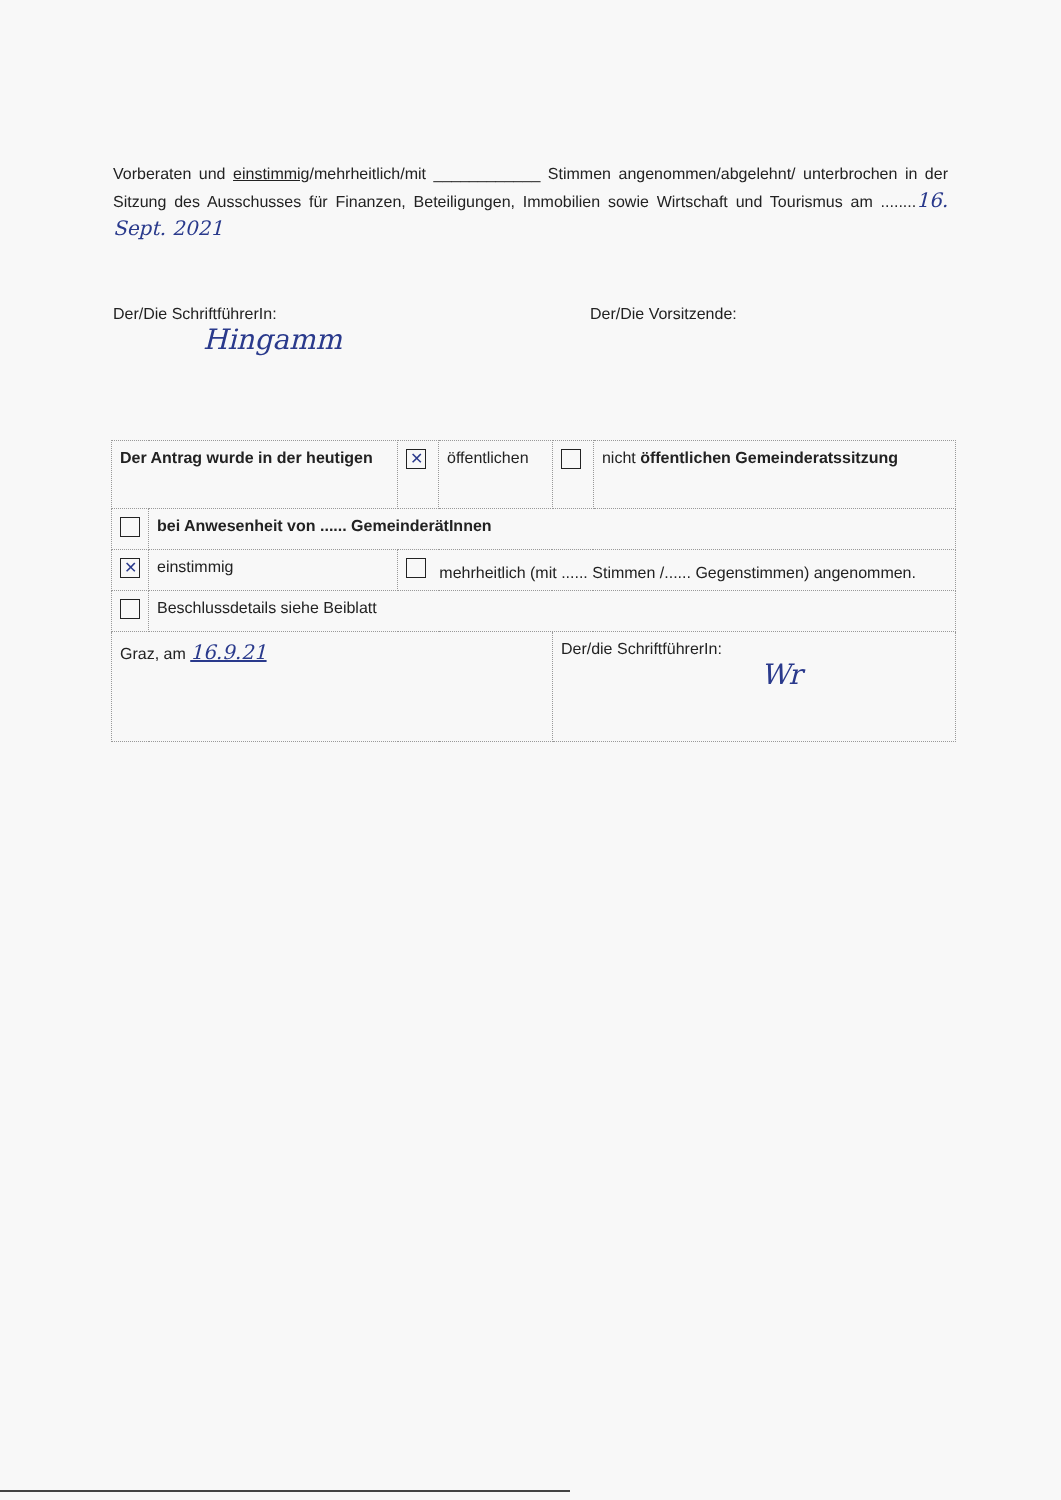Vorberaten und einstimmig/mehrheitlich/mit ____________ Stimmen angenommen/abgelehnt/ unterbrochen in der Sitzung des Ausschusses für Finanzen, Beteiligungen, Immobilien sowie Wirtschaft und Tourismus am ........16. Sept. 2021
Der/Die SchriftführerIn:
Hingamm
Der/Die Vorsitzende:
| Der Antrag wurde in der heutigen | | ✕ | öffentlichen | | nicht öffentlichen Gemeinderatssitzung |
| | bei Anwesenheit von ...... GemeinderätInnen | | | | |
| ✕ | einstimmig | mehrheitlich (mit ...... Stimmen /...... Gegenstimmen) angenommen. | | | |
| | Beschlussdetails siehe Beiblatt | | | | |
| Graz, am 16.9.21 | | | | Der/die SchriftführerIn: Wr | |